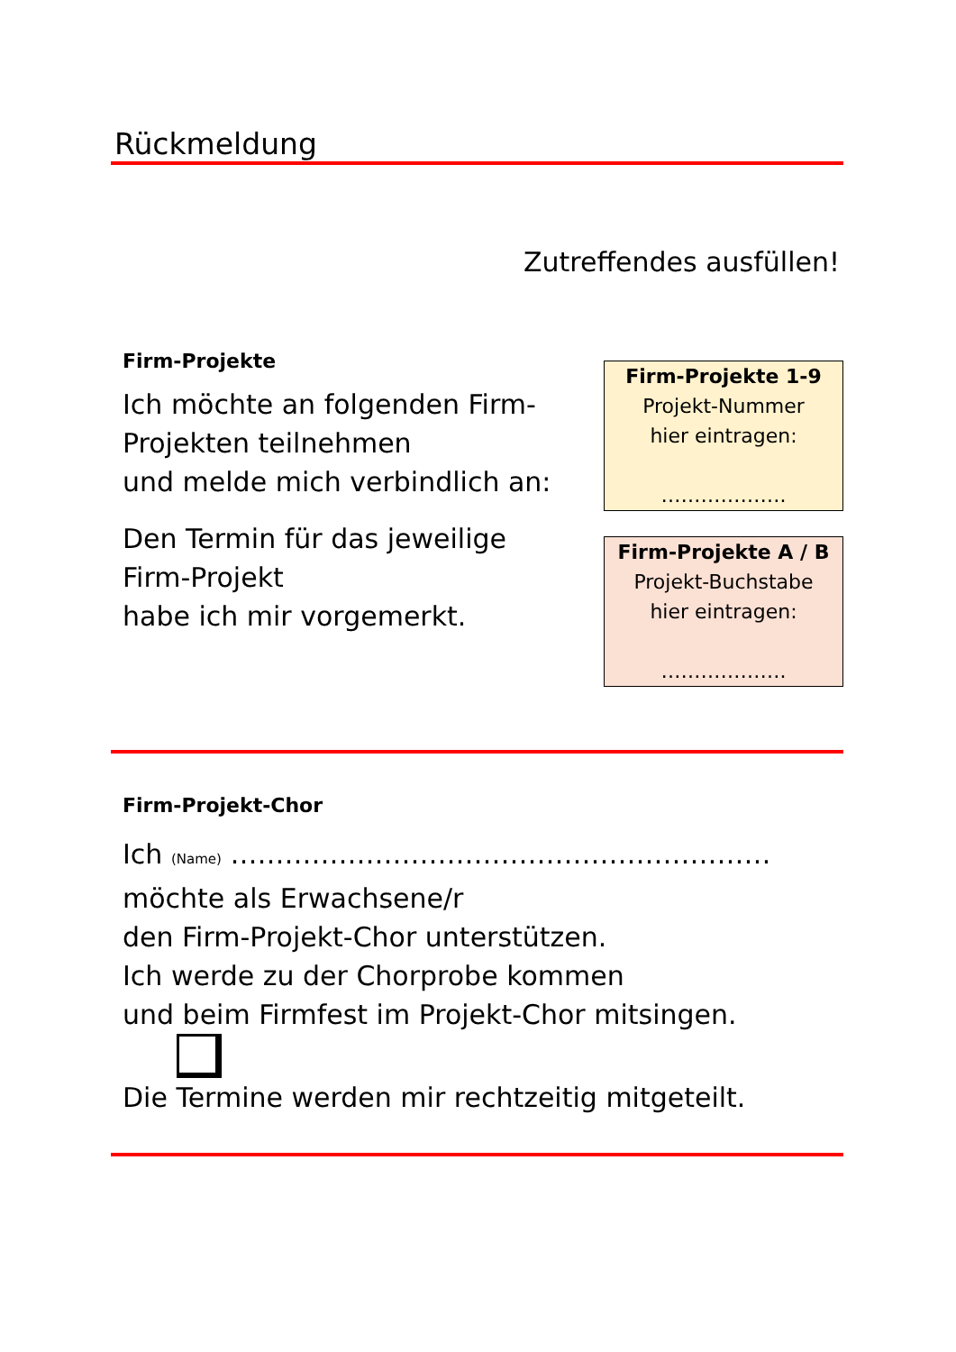Rückmeldung
Zutreffendes ausfüllen!
Firm-Projekte
Ich möchte an folgenden Firm-Projekten teilnehmen
und melde mich verbindlich an:
Den Termin für das jeweilige Firm-Projekt
habe ich mir vorgemerkt.
Firm-Projekte 1-9
Projekt-Nummer
hier eintragen:
……………….
Firm-Projekte A / B
Projekt-Buchstabe
hier eintragen:
……………….
Firm-Projekt-Chor
Ich (Name) ……………………………………………………
möchte als Erwachsene/r
den Firm-Projekt-Chor unterstützen.
Ich werde zu der Chorprobe kommen
und beim Firmfest im Projekt-Chor mitsingen.
Die Termine werden mir rechtzeitig mitgeteilt.